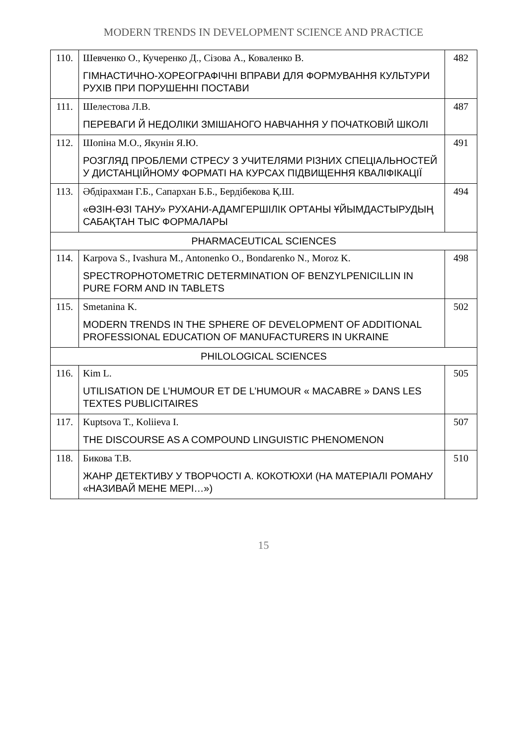MODERN TRENDS IN DEVELOPMENT SCIENCE AND PRACTICE
| 110. | Шевченко О., Кучеренко Д., Сізова А., Коваленко В. ГІМНАСТИЧНО-ХОРЕОГРАФІЧНІ ВПРАВИ ДЛЯ ФОРМУВАННЯ КУЛЬТУРИ РУХІВ ПРИ ПОРУШЕННІ ПОСТАВИ | 482 |
| 111. | Шелестова Л.В. ПЕРЕВАГИ Й НЕДОЛІКИ ЗМІШАНОГО НАВЧАННЯ У ПОЧАТКОВІЙ ШКОЛІ | 487 |
| 112. | Шопіна М.О., Якунін Я.Ю. РОЗГЛЯД ПРОБЛЕМИ СТРЕСУ З УЧИТЕЛЯМИ РІЗНИХ СПЕЦІАЛЬНОСТЕЙ У ДИСТАНЦІЙНОМУ ФОРМАТІ НА КУРСАХ ПІДВИЩЕННЯ КВАЛІФІКАЦІЇ | 491 |
| 113. | Әбдірахман Г.Б., Сапархан Б.Б., Бердібекова Қ.Ш. «ӨЗІН-ӨЗІ ТАНУ» РУХАНИ-АДАМГЕРШІЛІК ОРТАНЫ ҰЙЫМДАСТЫРУДЫҢ САБАҚТАН ТЫС ФОРМАЛАРЫ | 494 |
| PHARMACEUTICAL SCIENCES | | |
| 114. | Karpova S., Ivashura M., Antonenko O., Bondarenko N., Moroz K. SPECTROPHOTOMETRIC DETERMINATION OF BENZYLPENICILLIN IN PURE FORM AND IN TABLETS | 498 |
| 115. | Smetanina K. MODERN TRENDS IN THE SPHERE OF DEVELOPMENT OF ADDITIONAL PROFESSIONAL EDUCATION OF MANUFACTURERS IN UKRAINE | 502 |
| PHILOLOGICAL SCIENCES | | |
| 116. | Kim L. UTILISATION DE L’HUMOUR ET DE L’HUMOUR « MACABRE » DANS LES TEXTES PUBLICITAIRES | 505 |
| 117. | Kuptsova T., Koliieva I. THE DISCOURSE AS A COMPOUND LINGUISTIC PHENOMENON | 507 |
| 118. | Бикова Т.В. ЖАНР ДЕТЕКТИВУ У ТВОРЧОСТІ А. КОКОТЮХИ (НА МАТЕРІАЛІ РОМАНУ «НАЗИВАЙ МЕНЕ МЕРІ…») | 510 |
15